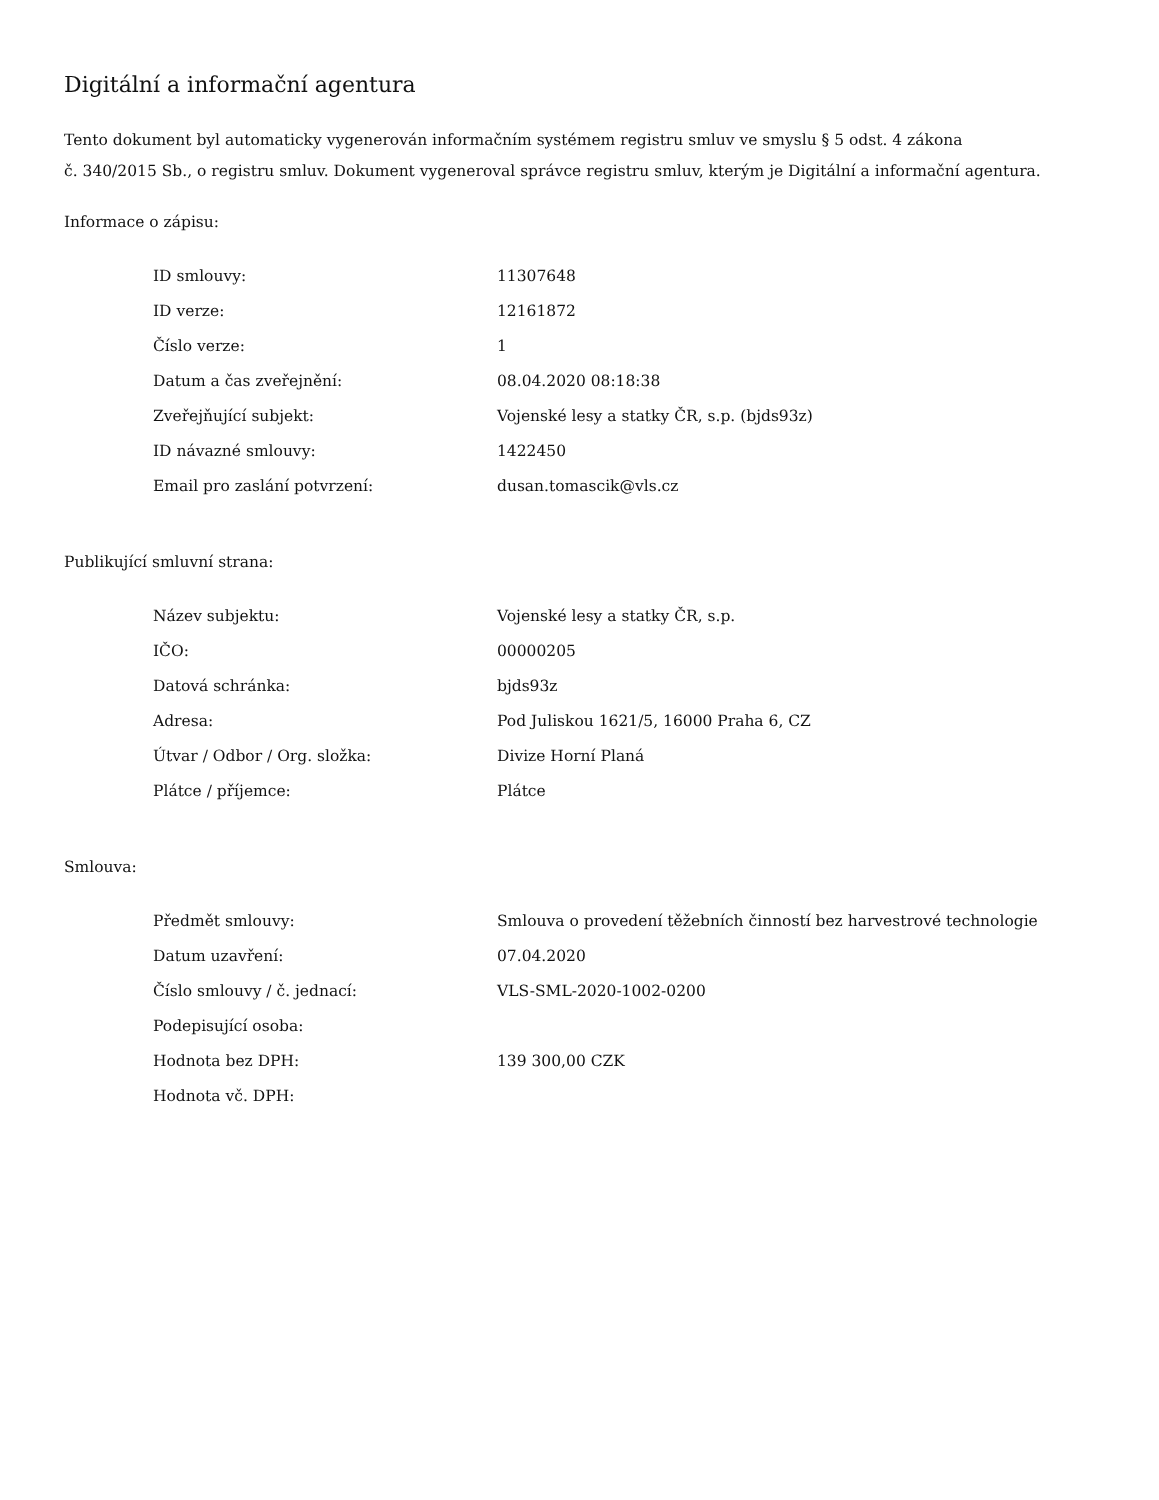Digitální a informační agentura
Tento dokument byl automaticky vygenerován informačním systémem registru smluv ve smyslu § 5 odst. 4 zákona
č. 340/2015 Sb., o registru smluv. Dokument vygeneroval správce registru smluv, kterým je Digitální a informační agentura.
Informace o zápisu:
| ID smlouvy: | 11307648 |
| ID verze: | 12161872 |
| Číslo verze: | 1 |
| Datum a čas zveřejnění: | 08.04.2020 08:18:38 |
| Zveřejňující subjekt: | Vojenské lesy a statky ČR, s.p. (bjds93z) |
| ID návazné smlouvy: | 1422450 |
| Email pro zaslání potvrzení: | dusan.tomascik@vls.cz |
Publikující smluvní strana:
| Název subjektu: | Vojenské lesy a statky ČR, s.p. |
| IČO: | 00000205 |
| Datová schránka: | bjds93z |
| Adresa: | Pod Juliskou 1621/5, 16000 Praha 6, CZ |
| Útvar / Odbor / Org. složka: | Divize Horní Planá |
| Plátce / příjemce: | Plátce |
Smlouva:
| Předmět smlouvy: | Smlouva o provedení těžebních činností bez harvestrové technologie |
| Datum uzavření: | 07.04.2020 |
| Číslo smlouvy / č. jednací: | VLS-SML-2020-1002-0200 |
| Podepisující osoba: | |
| Hodnota bez DPH: | 139 300,00 CZK |
| Hodnota vč. DPH: | |